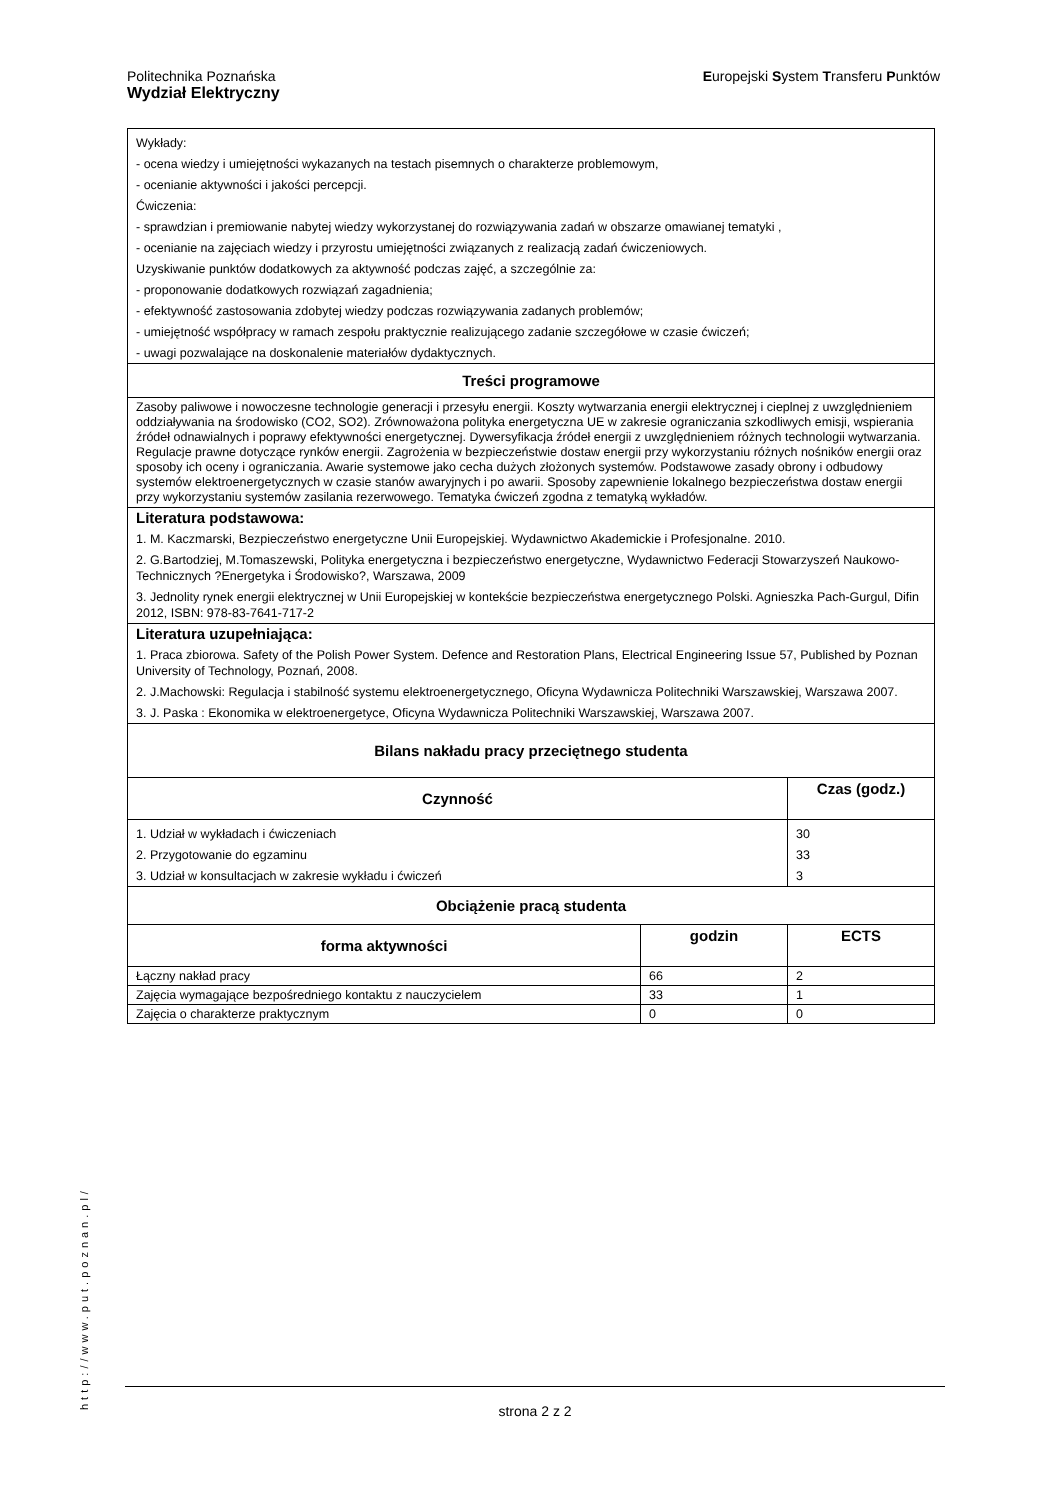Politechnika Poznańska
Wydział Elektryczny
Europejski System Transferu Punktów
| Wykłady: - ocena wiedzy i umiejętności wykazanych na testach pisemnych o charakterze problemowym, - ocenianie aktywności i jakości percepcji. Ćwiczenia: - sprawdzian i premiowanie nabytej wiedzy wykorzystanej do rozwiązywania zadań w obszarze omawianej tematyki , - ocenianie na zajęciach wiedzy i przyrostu umiejętności związanych z realizacją zadań ćwiczeniowych. Uzyskiwanie punktów dodatkowych za aktywność podczas zajęć, a szczególnie za: - proponowanie dodatkowych rozwiązań zagadnienia; - efektywność zastosowania zdobytej wiedzy podczas rozwiązywania zadanych problemów; - umiejętność współpracy w ramach zespołu praktycznie realizującego zadanie szczegółowe w czasie ćwiczeń; - uwagi pozwalające na doskonalenie materiałów dydaktycznych. | | |
| Treści programowe | | |
| Zasoby paliwowe i nowoczesne technologie generacji i przesyłu energii. Koszty wytwarzania energii elektrycznej i cieplnej z uwzględnieniem oddziaływania na środowisko (CO2, SO2). Zrównoważona polityka energetyczna UE w zakresie ograniczania szkodliwych emisji, wspierania źródeł odnawialnych i poprawy efektywności energetycznej. Dywersyfikacja źródeł energii z uwzględnieniem różnych technologii wytwarzania. Regulacje prawne dotyczące rynków energii. Zagrożenia w bezpieczeństwie dostaw energii przy wykorzystaniu różnych nośników energii oraz sposoby ich oceny i ograniczania. Awarie systemowe jako cecha dużych złożonych systemów. Podstawowe zasady obrony i odbudowy systemów elektroenergetycznych w czasie stanów awaryjnych i po awarii. Sposoby zapewnienie lokalnego bezpieczeństwa dostaw energii przy wykorzystaniu systemów zasilania rezerwowego. Tematyka ćwiczeń zgodna z tematyką wykładów. | | |
| Literatura podstawowa: 1. M. Kaczmarski, Bezpieczeństwo energetyczne Unii Europejskiej. Wydawnictwo Akademickie i Profesjonalne. 2010. 2. G.Bartodziej, M.Tomaszewski, Polityka energetyczna i bezpieczeństwo energetyczne, Wydawnictwo Federacji Stowarzyszeń Naukowo-Technicznych ?Energetyka i Środowisko?, Warszawa, 2009 3. Jednolity rynek energii elektrycznej w Unii Europejskiej w kontekście bezpieczeństwa energetycznego Polski. Agnieszka Pach-Gurgul, Difin 2012, ISBN: 978-83-7641-717-2 | | |
| Literatura uzupełniająca: 1. Praca zbiorowa. Safety of the Polish Power System. Defence and Restoration Plans, Electrical Engineering Issue 57, Published by Poznan University of Technology, Poznań, 2008. 2. J.Machowski: Regulacja i stabilność systemu elektroenergetycznego, Oficyna Wydawnicza Politechniki Warszawskiej, Warszawa 2007. 3. J. Paska : Ekonomika w elektroenergetyce, Oficyna Wydawnicza Politechniki Warszawskiej, Warszawa 2007. | | |
| Bilans nakładu pracy przeciętnego studenta | | |
| Czynność | | Czas (godz.) |
| 1. Udział w wykładach i ćwiczeniach 2. Przygotowanie do egzaminu 3. Udział w konsultacjach w zakresie wykładu i ćwiczeń | | 30 33 3 |
| Obciążenie pracą studenta | | |
| forma aktywności | godzin | ECTS |
| Łączny nakład pracy | 66 | 2 |
| Zajęcia wymagające bezpośredniego kontaktu z nauczycielem | 33 | 1 |
| Zajęcia o charakterze praktycznym | 0 | 0 |
http://www.put.poznan.pl/
strona 2 z 2